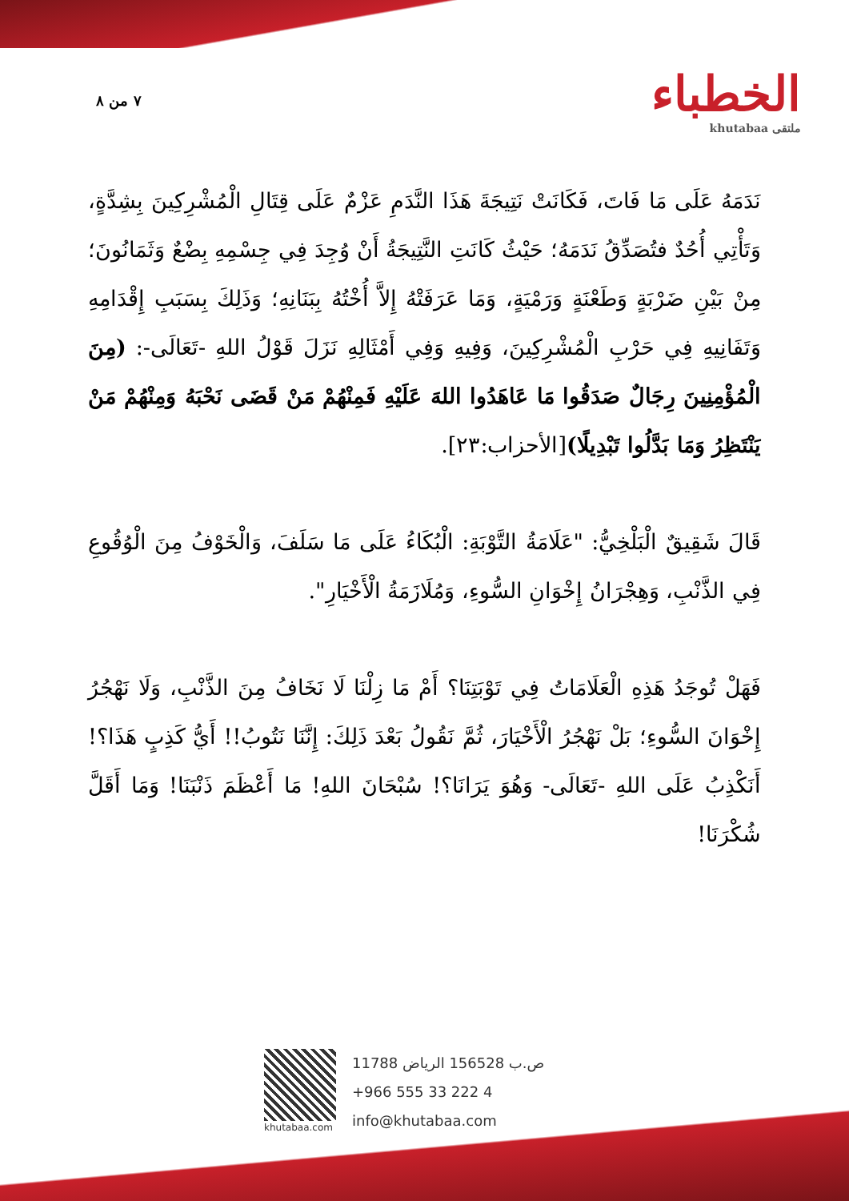٧ من ٨
الخطباء
ملتقى khutabaa
نَدَمَهُ عَلَى مَا فَاتَ، فَكَانَتْ نَتِيجَةَ هَذَا النَّدَمِ عَزْمٌ عَلَى قِتَالِ الْمُشْرِكِينَ بِشِدَّةٍ، وَتَأْتِي أُحُدٌ فتُصَدِّقُ نَدَمَهُ؛ حَيْثُ كَانَتِ النَّتِيجَةُ أَنْ وُجِدَ فِي جِسْمِهِ بِضْعٌ وَثَمَانُونَ؛ مِنْ بَيْنِ ضَرْبَةٍ وَطَعْنَةٍ وَرَمْيَةٍ، وَمَا عَرَفَتْهُ إِلاَّ أُخْتُهُ بِبَنَانِهِ؛ وَذَلِكَ بِسَبَبِ إِقْدَامِهِ وَتَفَانِيهِ فِي حَرْبِ الْمُشْرِكِينَ، وَفِيهِ وَفِي أَمْثَالِهِ نَزَلَ قَوْلُ اللهِ -تَعَالَى-: (مِنَ الْمُؤْمِنِينَ رِجَالٌ صَدَقُوا مَا عَاهَدُوا اللهَ عَلَيْهِ فَمِنْهُمْ مَنْ قَضَى نَحْبَهُ وَمِنْهُمْ مَنْ يَنْتَظِرُ وَمَا بَدَّلُوا تَبْدِيلًا)[الأحزاب:٢٣].
قَالَ شَقِيقٌ الْبَلْخِيُّ: "عَلَامَةُ التَّوْبَةِ: الْبُكَاءُ عَلَى مَا سَلَفَ، وَالْخَوْفُ مِنَ الْوُقُوعِ فِي الذَّنْبِ، وَهِجْرَانُ إِخْوَانِ السُّوءِ، وَمُلَازَمَةُ الْأَخْيَارِ".
فَهَلْ تُوجَدُ هَذِهِ الْعَلَامَاتُ فِي تَوْبَتِنَا؟ أَمْ مَا زِلْنَا لَا نَخَافُ مِنَ الذَّنْبِ، وَلَا نَهْجُرُ إِخْوَانَ السُّوءِ؛ بَلْ نَهْجُرُ الْأَخْيَارَ، ثُمَّ نَقُولُ بَعْدَ ذَلِكَ: إِنَّنَا نَتُوبُ!! أَيُّ كَذِبٍ هَذَا؟! أَنَكْذِبُ عَلَى اللهِ -تَعَالَى- وَهُوَ يَرَانَا؟! سُبْحَانَ اللهِ! مَا أَعْظَمَ ذَنْبَنَا! وَمَا أَقَلَّ شُكْرَنَا!
khutabaa.com
ص.ب 156528 الرياض 11788
+966 555 33 222 4
info@khutabaa.com